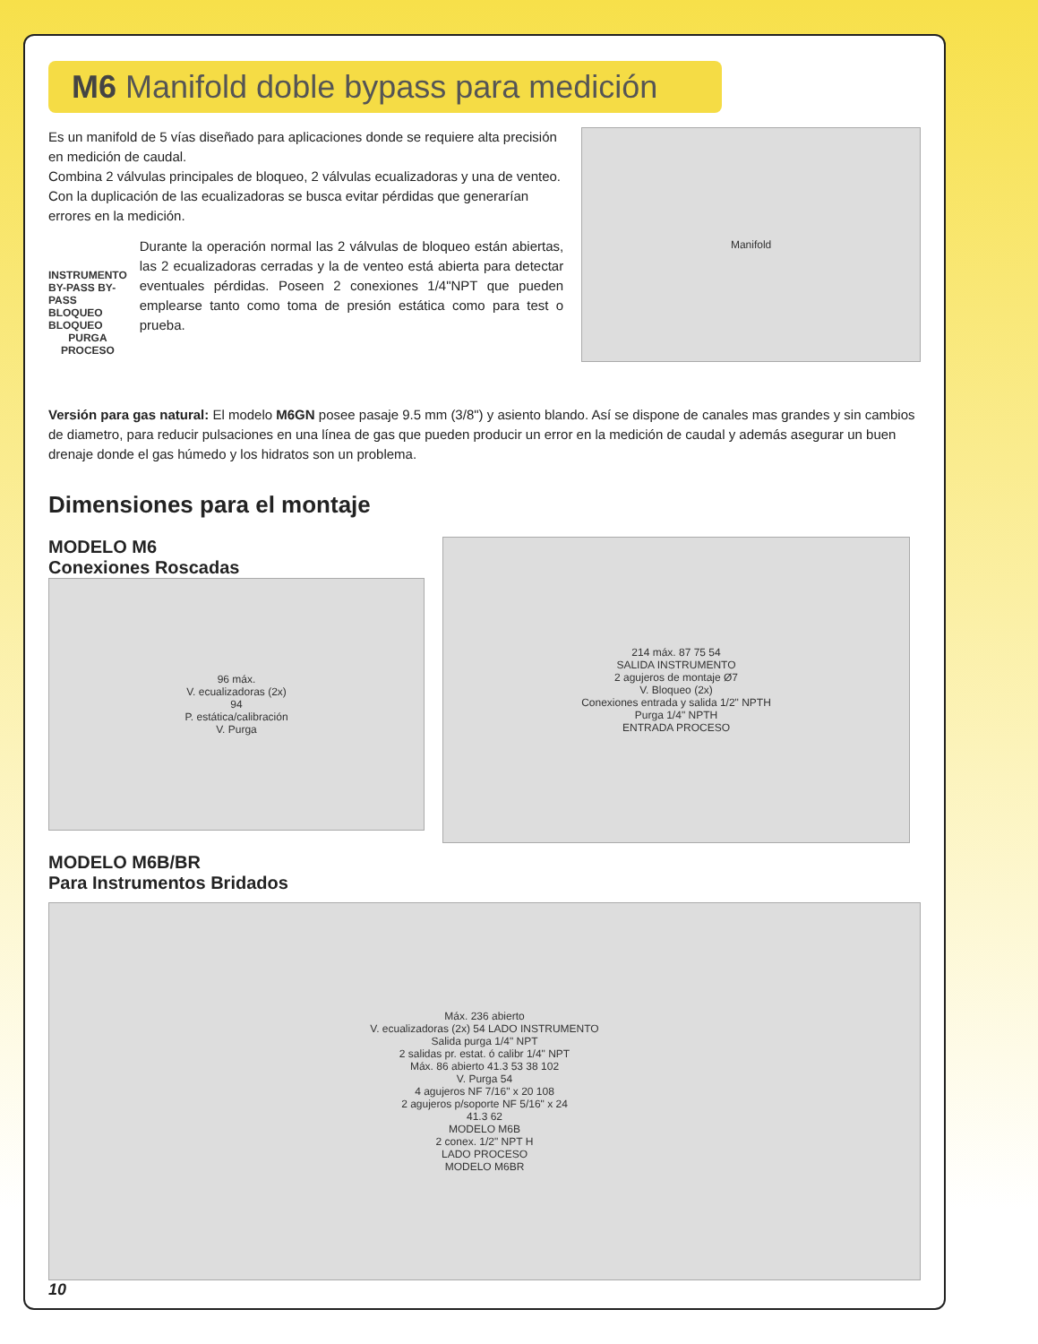M6 Manifold doble bypass para medición
Es un manifold de 5 vías diseñado para aplicaciones donde se requiere alta precisión en medición de caudal.
Combina 2 válvulas principales de bloqueo, 2 válvulas ecualizadoras y una de venteo. Con la duplicación de las ecualizadoras se busca evitar pérdidas que generarían errores en la medición.
INSTRUMENTO
BY-PASS BY-PASS
BLOQUEO BLOQUEO
PURGA
PROCESO
Durante la operación normal las 2 válvulas de bloqueo están abiertas, las 2 ecualizadoras cerradas y la de venteo está abierta para detectar eventuales pérdidas. Poseen 2 conexiones 1/4"NPT que pueden emplearse tanto como toma de presión estática como para test o prueba.
Manifold
Versión para gas natural: El modelo M6GN posee pasaje 9.5 mm (3/8") y asiento blando. Así se dispone de canales mas grandes y sin cambios de diametro, para reducir pulsaciones en una línea de gas que pueden producir un error en la medición de caudal y además asegurar un buen drenaje donde el gas húmedo y los hidratos son un problema.
Dimensiones para el montaje
MODELO M6
Conexiones Roscadas
96 máx.
V. ecualizadoras (2x)
94
P. estática/calibración
V. Purga
214 máx. 87 75 54
SALIDA INSTRUMENTO
2 agujeros de montaje Ø7
V. Bloqueo (2x)
Conexiones entrada y salida 1/2" NPTH
Purga 1/4" NPTH
ENTRADA PROCESO
MODELO M6B/BR
Para Instrumentos Bridados
Máx. 236 abierto
V. ecualizadoras (2x) 54 LADO INSTRUMENTO
Salida purga 1/4" NPT
2 salidas pr. estat. ó calibr 1/4" NPT
Máx. 86 abierto 41.3 53 38 102
V. Purga 54
4 agujeros NF 7/16" x 20 108
2 agujeros p/soporte NF 5/16" x 24
41.3 62
MODELO M6B
2 conex. 1/2" NPT H
LADO PROCESO
MODELO M6BR
10